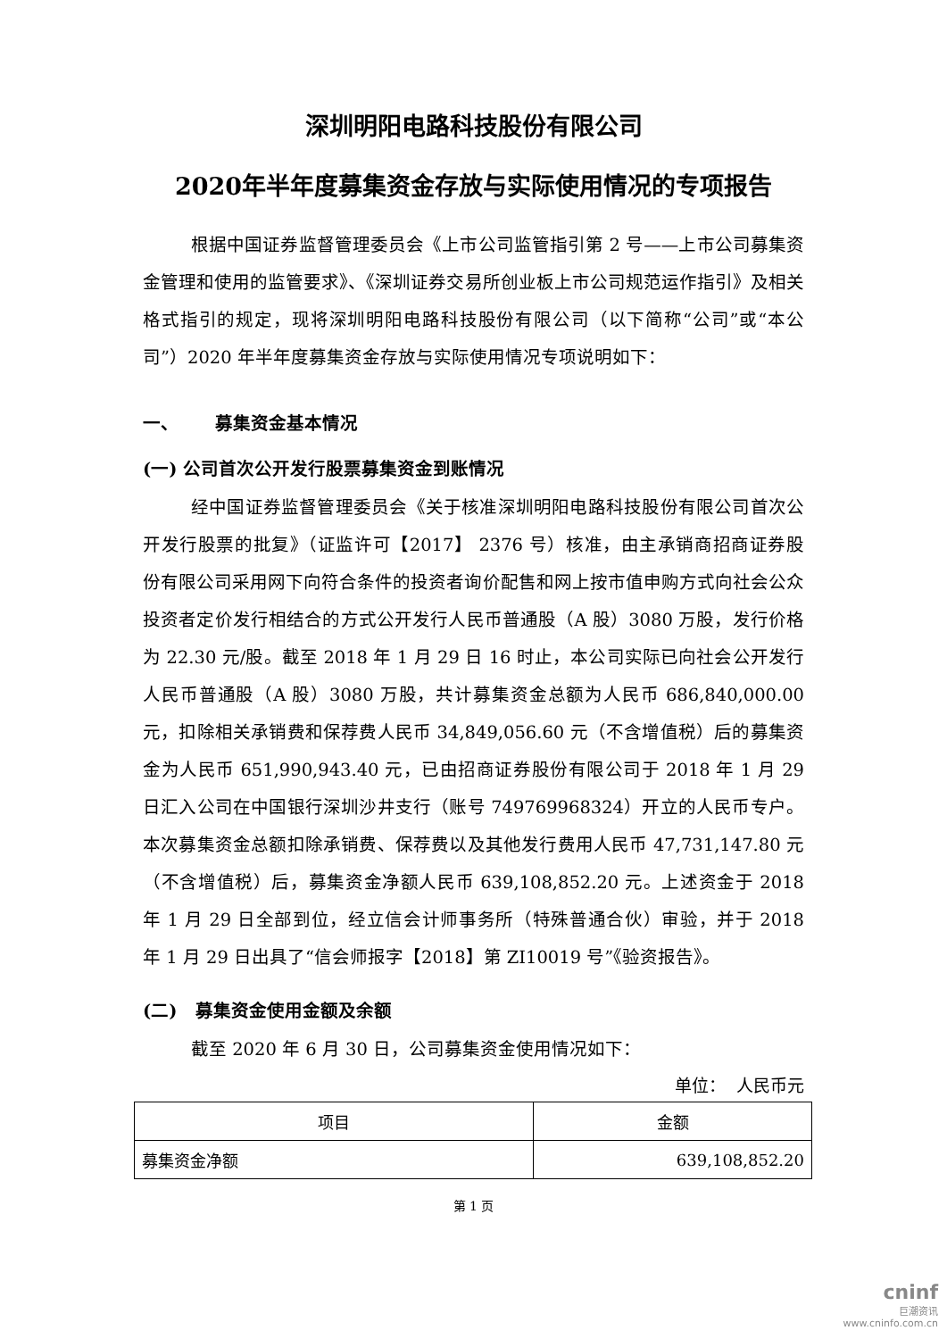深圳明阳电路科技股份有限公司
2020年半年度募集资金存放与实际使用情况的专项报告
根据中国证券监督管理委员会《上市公司监管指引第 2 号——上市公司募集资金管理和使用的监管要求》、《深圳证券交易所创业板上市公司规范运作指引》及相关格式指引的规定，现将深圳明阳电路科技股份有限公司（以下简称“公司”或“本公司”）2020 年半年度募集资金存放与实际使用情况专项说明如下：
一、 募集资金基本情况
(一) 公司首次公开发行股票募集资金到账情况
经中国证券监督管理委员会《关于核准深圳明阳电路科技股份有限公司首次公开发行股票的批复》（证监许可【2017】 2376 号）核准，由主承销商招商证券股份有限公司采用网下向符合条件的投资者询价配售和网上按市值申购方式向社会公众投资者定价发行相结合的方式公开发行人民币普通股（A 股）3080 万股，发行价格为 22.30 元/股。截至 2018 年 1 月 29 日 16 时止，本公司实际已向社会公开发行人民币普通股（A 股）3080 万股，共计募集资金总额为人民币 686,840,000.00 元，扣除相关承销费和保荐费人民币 34,849,056.60 元（不含增值税）后的募集资金为人民币 651,990,943.40 元，已由招商证券股份有限公司于 2018 年 1 月 29 日汇入公司在中国银行深圳沙井支行（账号 749769968324）开立的人民币专户。本次募集资金总额扣除承销费、保荐费以及其他发行费用人民币 47,731,147.80 元（不含增值税）后，募集资金净额人民币 639,108,852.20 元。上述资金于 2018 年 1 月 29 日全部到位，经立信会计师事务所（特殊普通合伙）审验，并于 2018 年 1 月 29 日出具了“信会师报字【2018】第 ZI10019 号”《验资报告》。
(二) 募集资金使用金额及余额
截至 2020 年 6 月 30 日，公司募集资金使用情况如下：
单位： 人民币元
| 项目 | 金额 |
| --- | --- |
| 募集资金净额 | 639,108,852.20 |
第 1 页
cninf
巨潮资讯
www.cninfo.com.cn